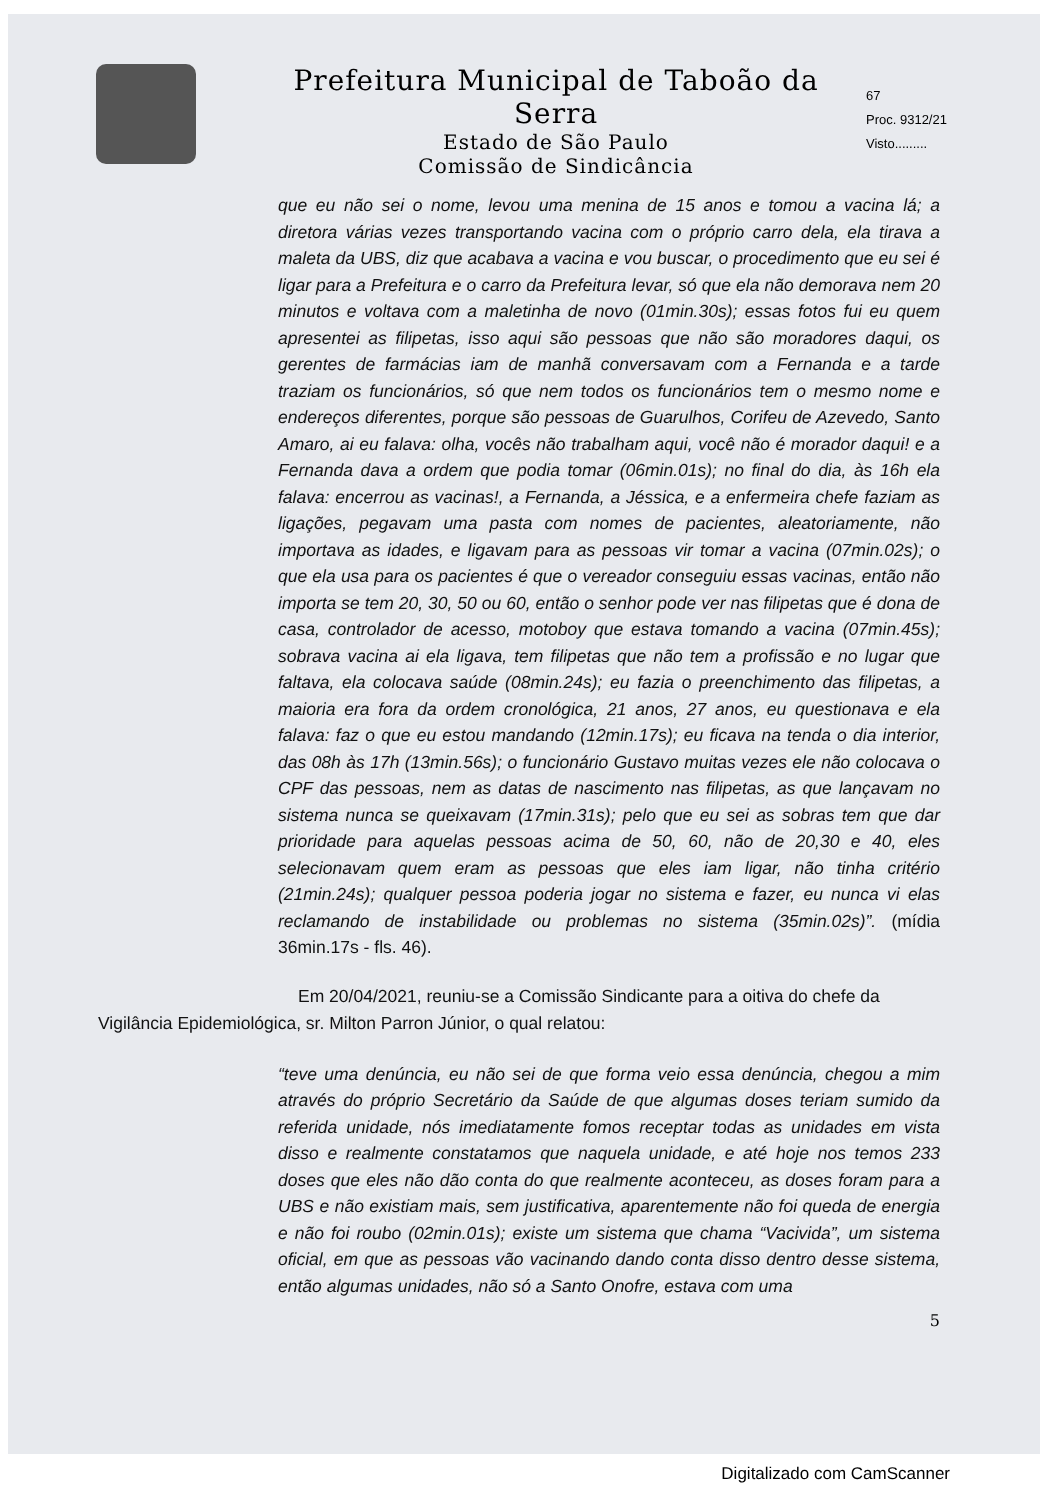Prefeitura Municipal de Taboão da Serra
Estado de São Paulo
Comissão de Sindicância
67
Proc. 9312/21
Visto.........
que eu não sei o nome, levou uma menina de 15 anos e tomou a vacina lá; a diretora várias vezes transportando vacina com o próprio carro dela, ela tirava a maleta da UBS, diz que acabava a vacina e vou buscar, o procedimento que eu sei é ligar para a Prefeitura e o carro da Prefeitura levar, só que ela não demorava nem 20 minutos e voltava com a maletinha de novo (01min.30s); essas fotos fui eu quem apresentei as filipetas, isso aqui são pessoas que não são moradores daqui, os gerentes de farmácias iam de manhã conversavam com a Fernanda e a tarde traziam os funcionários, só que nem todos os funcionários tem o mesmo nome e endereços diferentes, porque são pessoas de Guarulhos, Corifeu de Azevedo, Santo Amaro, ai eu falava: olha, vocês não trabalham aqui, você não é morador daqui! e a Fernanda dava a ordem que podia tomar (06min.01s); no final do dia, às 16h ela falava: encerrou as vacinas!, a Fernanda, a Jéssica, e a enfermeira chefe faziam as ligações, pegavam uma pasta com nomes de pacientes, aleatoriamente, não importava as idades, e ligavam para as pessoas vir tomar a vacina (07min.02s); o que ela usa para os pacientes é que o vereador conseguiu essas vacinas, então não importa se tem 20, 30, 50 ou 60, então o senhor pode ver nas filipetas que é dona de casa, controlador de acesso, motoboy que estava tomando a vacina (07min.45s); sobrava vacina ai ela ligava, tem filipetas que não tem a profissão e no lugar que faltava, ela colocava saúde (08min.24s); eu fazia o preenchimento das filipetas, a maioria era fora da ordem cronológica, 21 anos, 27 anos, eu questionava e ela falava: faz o que eu estou mandando (12min.17s); eu ficava na tenda o dia interior, das 08h às 17h (13min.56s); o funcionário Gustavo muitas vezes ele não colocava o CPF das pessoas, nem as datas de nascimento nas filipetas, as que lançavam no sistema nunca se queixavam (17min.31s); pelo que eu sei as sobras tem que dar prioridade para aquelas pessoas acima de 50, 60, não de 20,30 e 40, eles selecionavam quem eram as pessoas que eles iam ligar, não tinha critério (21min.24s); qualquer pessoa poderia jogar no sistema e fazer, eu nunca vi elas reclamando de instabilidade ou problemas no sistema (35min.02s)”. (mídia 36min.17s - fls. 46).
Em 20/04/2021, reuniu-se a Comissão Sindicante para a oitiva do chefe da Vigilância Epidemiológica, sr. Milton Parron Júnior, o qual relatou:
“teve uma denúncia, eu não sei de que forma veio essa denúncia, chegou a mim através do próprio Secretário da Saúde de que algumas doses teriam sumido da referida unidade, nós imediatamente fomos receptar todas as unidades em vista disso e realmente constatamos que naquela unidade, e até hoje nos temos 233 doses que eles não dão conta do que realmente aconteceu, as doses foram para a UBS e não existiam mais, sem justificativa, aparentemente não foi queda de energia e não foi roubo (02min.01s); existe um sistema que chama “Vacivida”, um sistema oficial, em que as pessoas vão vacinando dando conta disso dentro desse sistema, então algumas unidades, não só a Santo Onofre, estava com uma
5
Digitalizado com CamScanner